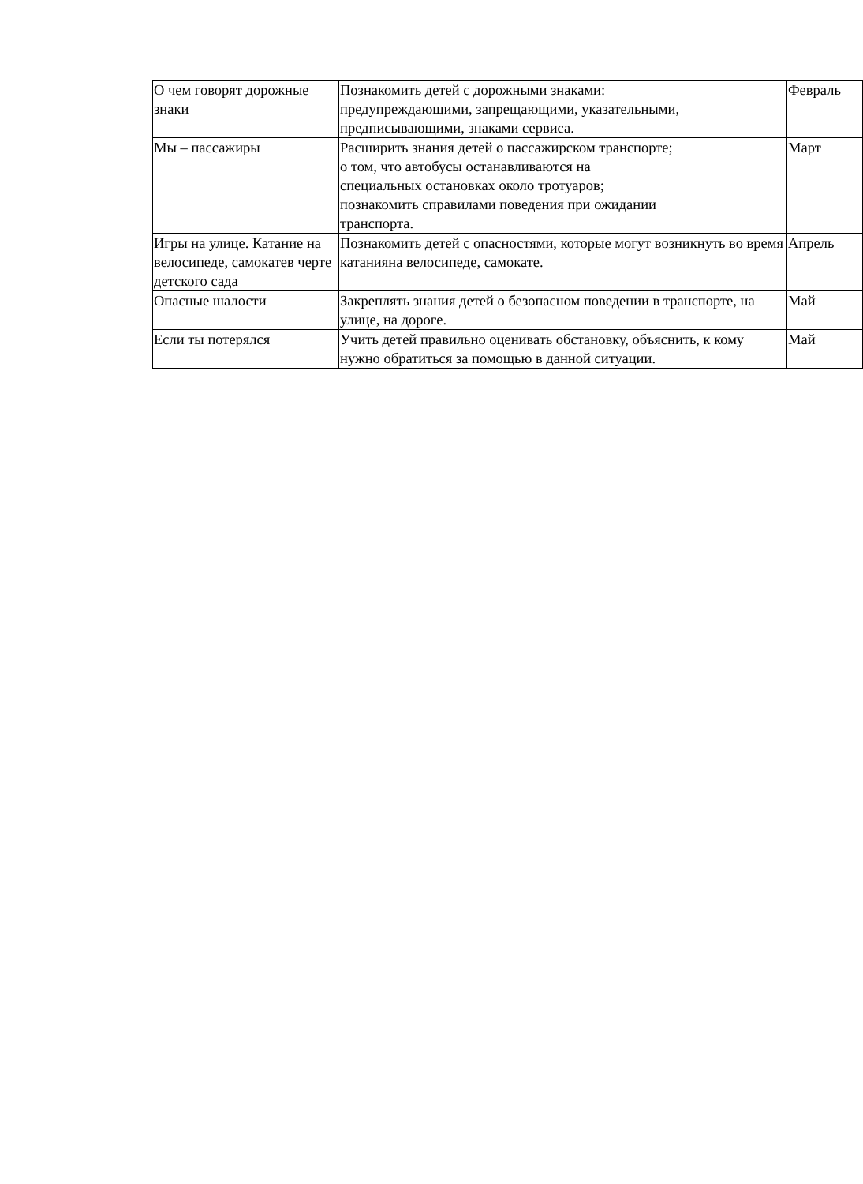| О чем говорят дорожные знаки | Познакомить детей с дорожными знаками: предупреждающими, запрещающими, указательными, предписывающими, знаками сервиса. | Февраль |
| Мы – пассажиры | Расширить знания детей о пассажирском транспорте; о том, что автобусы останавливаются на специальных остановках около тротуаров; познакомить справилами поведения при ожидании транспорта. | Март |
| Игры на улице. Катание на велосипеде, самокатев черте детского сада | Познакомить детей с опасностями, которые могут возникнуть во время катанияна велосипеде, самокате. | Апрель |
| Опасные шалости | Закреплять знания детей о безопасном поведении в транспорте, на улице, на дороге. | Май |
| Если ты потерялся | Учить детей правильно оценивать обстановку, объяснить, к кому нужно обратиться за помощью в данной ситуации. | Май |